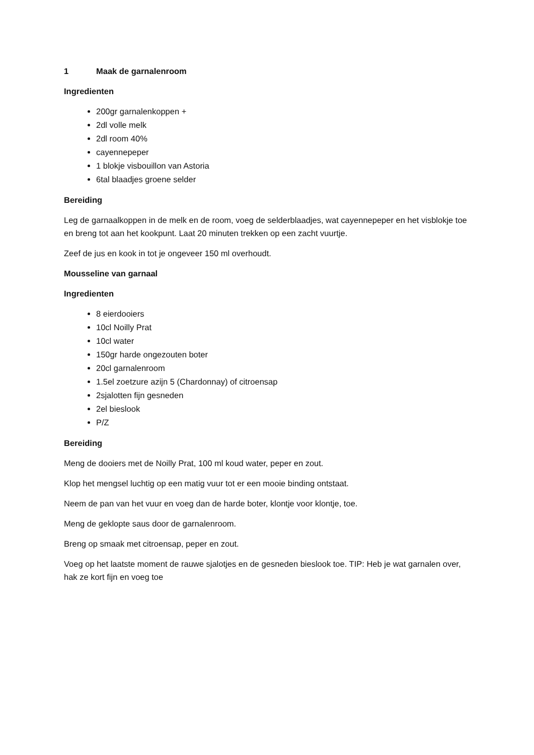1 Maak de garnalenroom
Ingredienten
200gr garnalenkoppen +
2dl volle melk
2dl room 40%
cayennepeper
1 blokje visbouillon van Astoria
6tal blaadjes groene selder
Bereiding
Leg de garnaalkoppen in de melk en de room, voeg de selderblaadjes, wat cayennepeper en het visblokje toe en breng tot aan het kookpunt. Laat 20 minuten trekken op een zacht vuurtje.
Zeef de jus en kook in tot je ongeveer 150 ml overhoudt.
Mousseline van garnaal
Ingredienten
8 eierdooiers
10cl Noilly Prat
10cl water
150gr harde ongezouten boter
20cl garnalenroom
1.5el zoetzure azijn 5 (Chardonnay) of citroensap
2sjalotten fijn gesneden
2el bieslook
P/Z
Bereiding
Meng de dooiers met de Noilly Prat, 100 ml koud water, peper en zout.
Klop het mengsel luchtig op een matig vuur tot er een mooie binding ontstaat.
Neem de pan van het vuur en voeg dan de harde boter, klontje voor klontje, toe.
Meng de geklopte saus door de garnalenroom.
Breng op smaak met citroensap, peper en zout.
Voeg op het laatste moment de rauwe sjalotjes en de gesneden bieslook toe. TIP: Heb je wat garnalen over, hak ze kort fijn en voeg toe